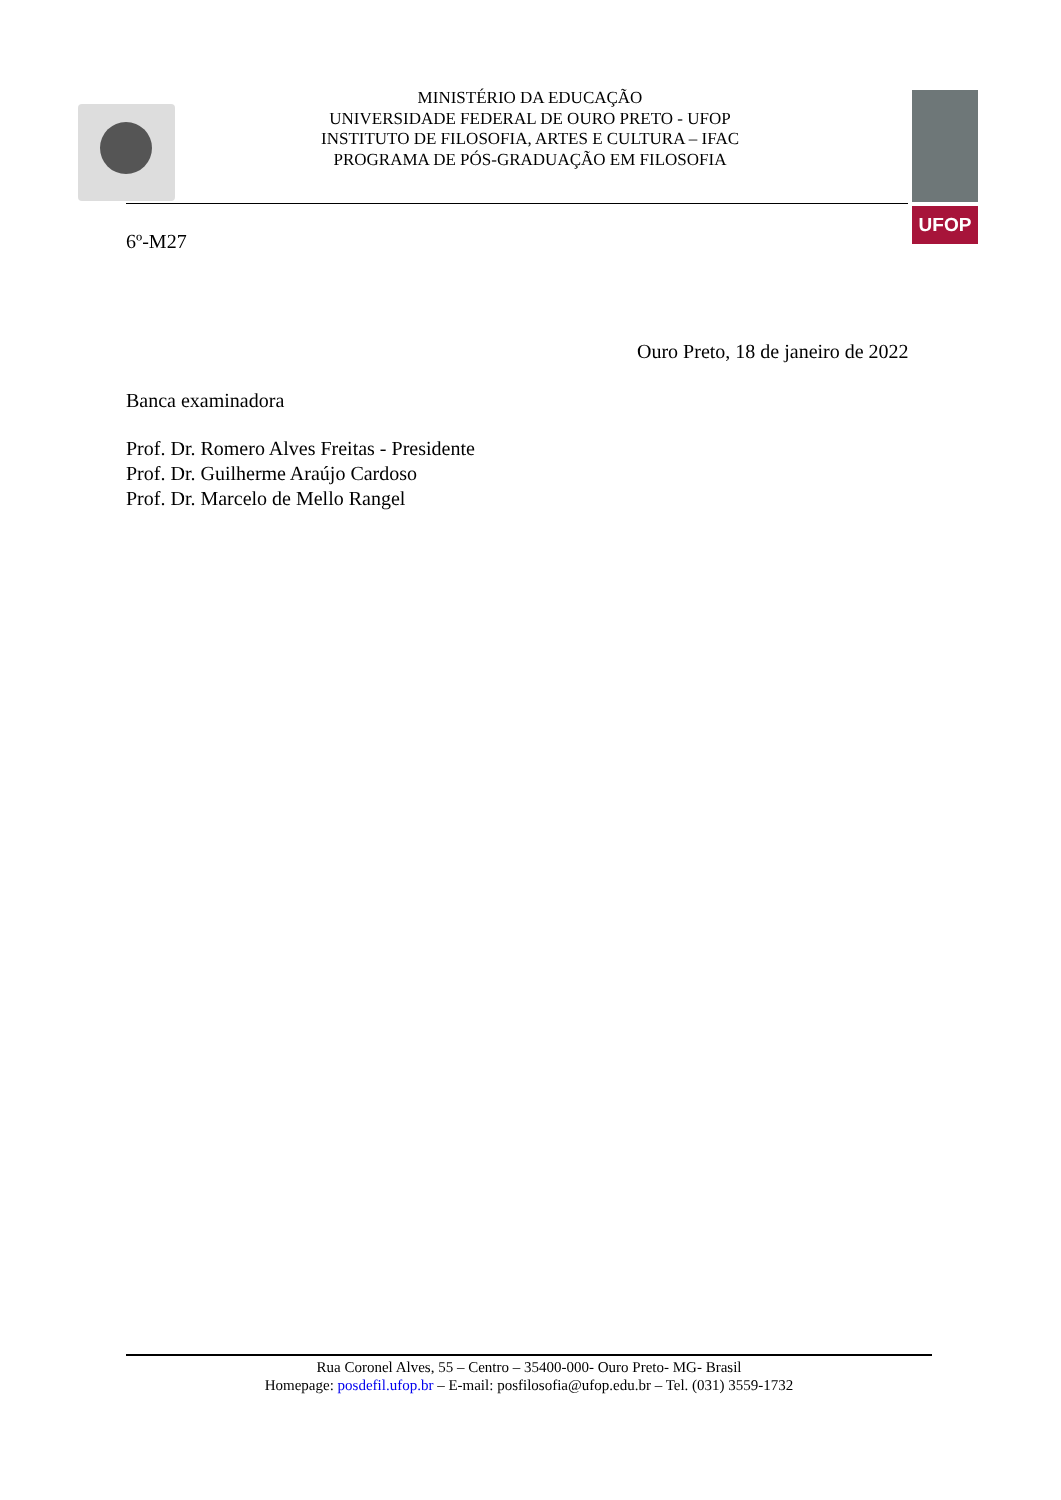MINISTÉRIO DA EDUCAÇÃO
UNIVERSIDADE FEDERAL DE OURO PRETO - UFOP
INSTITUTO DE FILOSOFIA, ARTES E CULTURA – IFAC
PROGRAMA DE PÓS-GRADUAÇÃO EM FILOSOFIA
UFOP
6º-M27
Ouro Preto, 18 de janeiro de 2022
Banca examinadora
Prof. Dr. Romero Alves Freitas - Presidente
Prof. Dr. Guilherme Araújo Cardoso
Prof. Dr. Marcelo de Mello Rangel
Rua Coronel Alves, 55 – Centro – 35400-000- Ouro Preto- MG- Brasil
Homepage: posdefil.ufop.br – E-mail: posfilosofia@ufop.edu.br – Tel. (031) 3559-1732